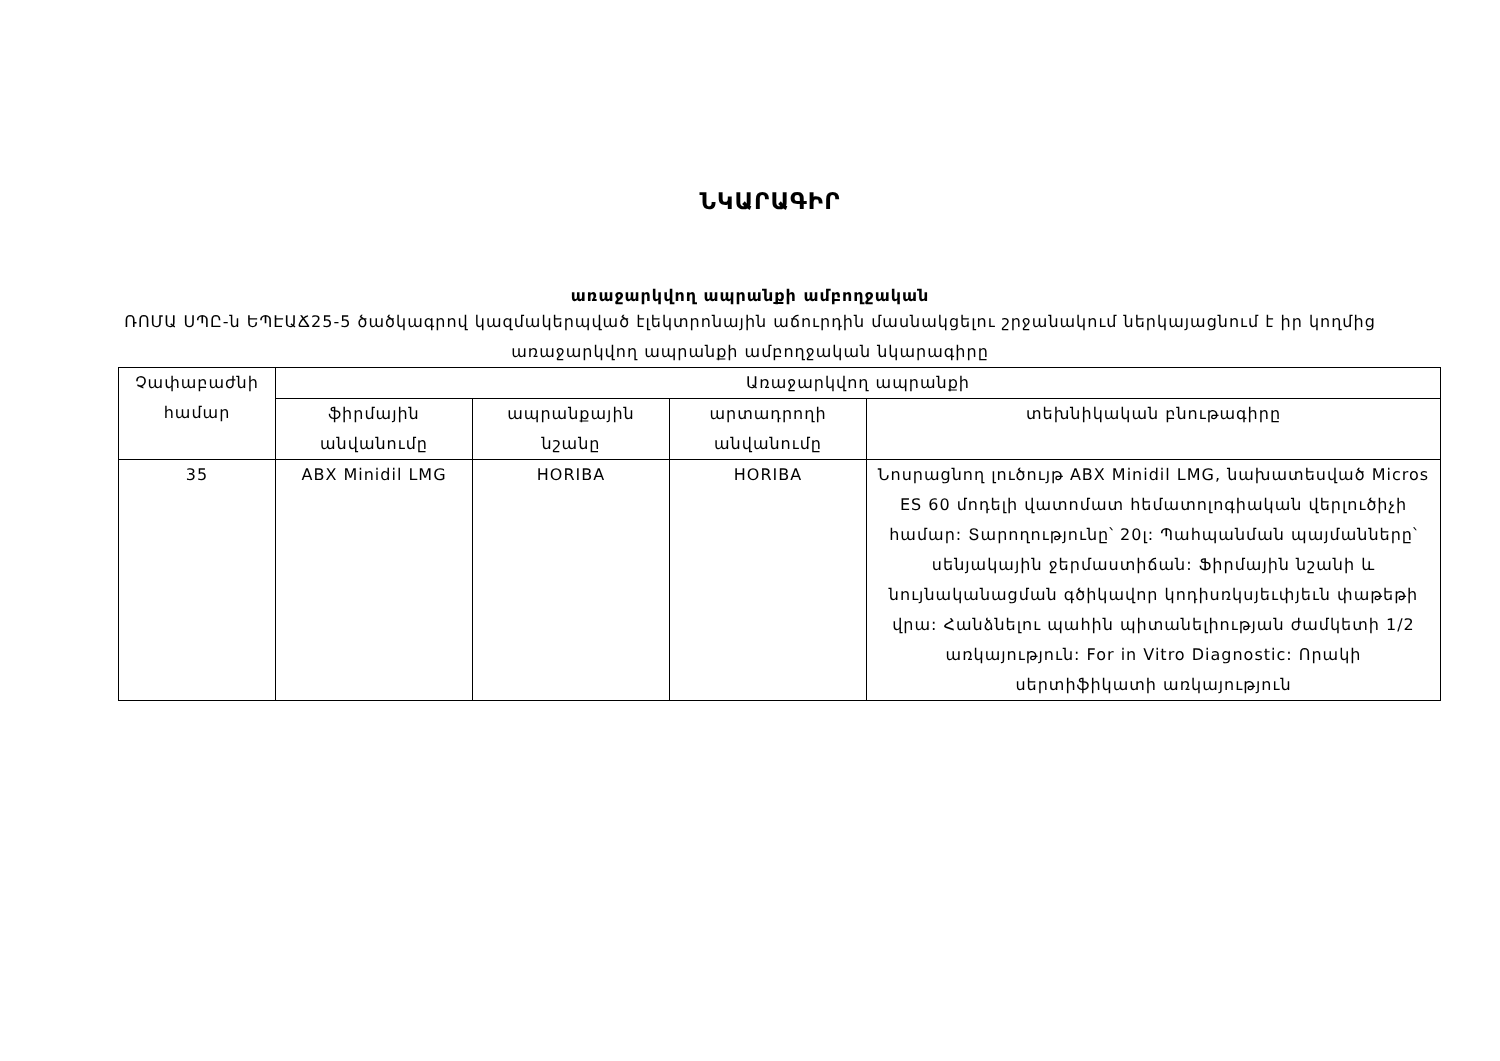ՆԿԱՐԱԳԻՐ
առաջարկվող ապրանքի ամբողջական
ՌՈՄԱ ՍՊԸ-ն ԵՊԷԱՃ25-5 ծածկագրով կազմակերպված էլեկտրոնային աճուրդին մասնակցելու շրջանակում ներկայացնում է իր կողմից առաջարկվող ապրանքի ամբողջական նկարագիրը
| Չափաբաժնի համար | Առաջարկվող ապրանքի | | | |
| --- | --- | --- | --- | --- |
| | ֆիրմային անվանումը | ապրանքային նշանը | արտադրողի անվանումը | տեխնիկական բնութագիրը |
| 35 | ABX Minidil LMG | HORIBA | HORIBA | Նոսրացնող լուծույթ ABX Minidil LMG, նախատեսված Micros ES 60 մոդելի վատոմատ հեմատոլոգիական վերլուծիչի համար: Տարողությունը՝ 20լ: Պահպանման պայմանները՝ սենյակային ջերմաստիճան: Ֆիրմային նշանի և նույնականացման գծիկավոր կոդիսռկսյեւփյեւն փաթեթի վրա: Հանձնելու պահին պիտանելիության ժամկետի 1/2 առկայություն: For in Vitro Diagnostic: Որակի սերտիֆիկատի առկայություն |